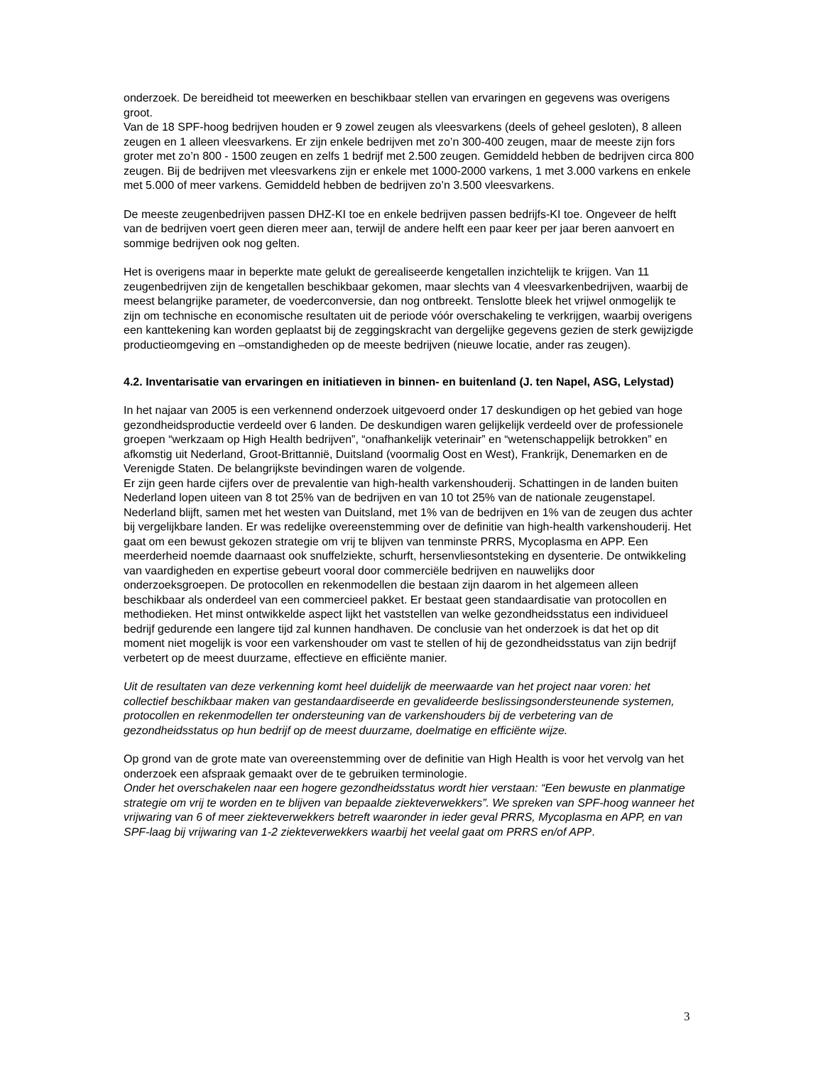onderzoek. De bereidheid tot meewerken en beschikbaar stellen van ervaringen en gegevens was overigens groot.
Van de 18 SPF-hoog bedrijven houden er 9 zowel zeugen als vleesvarkens (deels of geheel gesloten), 8 alleen zeugen en 1 alleen vleesvarkens. Er zijn enkele bedrijven met zo’n 300-400 zeugen, maar de meeste zijn fors groter met zo’n 800 - 1500 zeugen en zelfs 1 bedrijf met 2.500 zeugen. Gemiddeld hebben de bedrijven circa 800 zeugen. Bij de bedrijven met vleesvarkens zijn er enkele met 1000-2000 varkens, 1 met 3.000 varkens en enkele met 5.000 of meer varkens. Gemiddeld hebben de bedrijven zo’n 3.500 vleesvarkens.
De meeste zeugenbedrijven passen DHZ-KI toe en enkele bedrijven passen bedrijfs-KI toe. Ongeveer de helft van de bedrijven voert geen dieren meer aan, terwijl de andere helft een paar keer per jaar beren aanvoert en sommige bedrijven ook nog gelten.
Het is overigens maar in beperkte mate gelukt de gerealiseerde kengetallen inzichtelijk te krijgen. Van 11 zeugenbedrijven zijn de kengetallen beschikbaar gekomen, maar slechts van 4 vleesvarkenbedrijven, waarbij de meest belangrijke parameter, de voederconversie, dan nog ontbreekt. Tenslotte bleek het vrijwel onmogelijk te zijn om technische en economische resultaten uit de periode vóór overschakeling te verkrijgen, waarbij overigens een kanttekening kan worden geplaatst bij de zeggingskracht van dergelijke gegevens gezien de sterk gewijzigde productieomgeving en –omstandigheden op de meeste bedrijven (nieuwe locatie, ander ras zeugen).
4.2. Inventarisatie van ervaringen en initiatieven in binnen- en buitenland (J. ten Napel, ASG, Lelystad)
In het najaar van 2005 is een verkennend onderzoek uitgevoerd onder 17 deskundigen op het gebied van hoge gezondheidsproductie verdeeld over 6 landen. De deskundigen waren gelijkelijk verdeeld over de professionele groepen “werkzaam op High Health bedrijven”, “onafhankelijk veterinair” en “wetenschappelijk betrokken” en afkomstig uit Nederland, Groot-Brittannië, Duitsland (voormalig Oost en West), Frankrijk, Denemarken en de Verenigde Staten. De belangrijkste bevindingen waren de volgende.
Er zijn geen harde cijfers over de prevalentie van high-health varkenshouderij. Schattingen in de landen buiten Nederland lopen uiteen van 8 tot 25% van de bedrijven en van 10 tot 25% van de nationale zeugenstapel. Nederland blijft, samen met het westen van Duitsland, met 1% van de bedrijven en 1% van de zeugen dus achter bij vergelijkbare landen. Er was redelijke overeenstemming over de definitie van high-health varkenshouderij. Het gaat om een bewust gekozen strategie om vrij te blijven van tenminste PRRS, Mycoplasma en APP. Een meerderheid noemde daarnaast ook snuffelziekte, schurft, hersenvliesontsteking en dysenterie. De ontwikkeling van vaardigheden en expertise gebeurt vooral door commerciële bedrijven en nauwelijks door onderzoeksgroepen. De protocollen en rekenmodellen die bestaan zijn daarom in het algemeen alleen beschikbaar als onderdeel van een commercieel pakket. Er bestaat geen standaardisatie van protocollen en methodieken. Het minst ontwikkelde aspect lijkt het vaststellen van welke gezondheidsstatus een individueel bedrijf gedurende een langere tijd zal kunnen handhaven. De conclusie van het onderzoek is dat het op dit moment niet mogelijk is voor een varkenshouder om vast te stellen of hij de gezondheidsstatus van zijn bedrijf verbetert op de meest duurzame, effectieve en efficiënte manier.
Uit de resultaten van deze verkenning komt heel duidelijk de meerwaarde van het project naar voren: het collectief beschikbaar maken van gestandaardiseerde en gevalideerde beslissingsondersteunende systemen, protocollen en rekenmodellen ter ondersteuning van de varkenshouders bij de verbetering van de gezondheidsstatus op hun bedrijf op de meest duurzame, doelmatige en efficiënte wijze.
Op grond van de grote mate van overeenstemming over de definitie van High Health is voor het vervolg van het onderzoek een afspraak gemaakt over de te gebruiken terminologie.
Onder het overschakelen naar een hogere gezondheidsstatus wordt hier verstaan: “Een bewuste en planmatige strategie om vrij te worden en te blijven van bepaalde ziekteverwekkers”. We spreken van SPF-hoog wanneer het vrijwaring van 6 of meer ziekteverwekkers betreft waaronder in ieder geval PRRS, Mycoplasma en APP, en van SPF-laag bij vrijwaring van 1-2 ziekteverwekkers waarbij het veelal gaat om PRRS en/of APP.
3